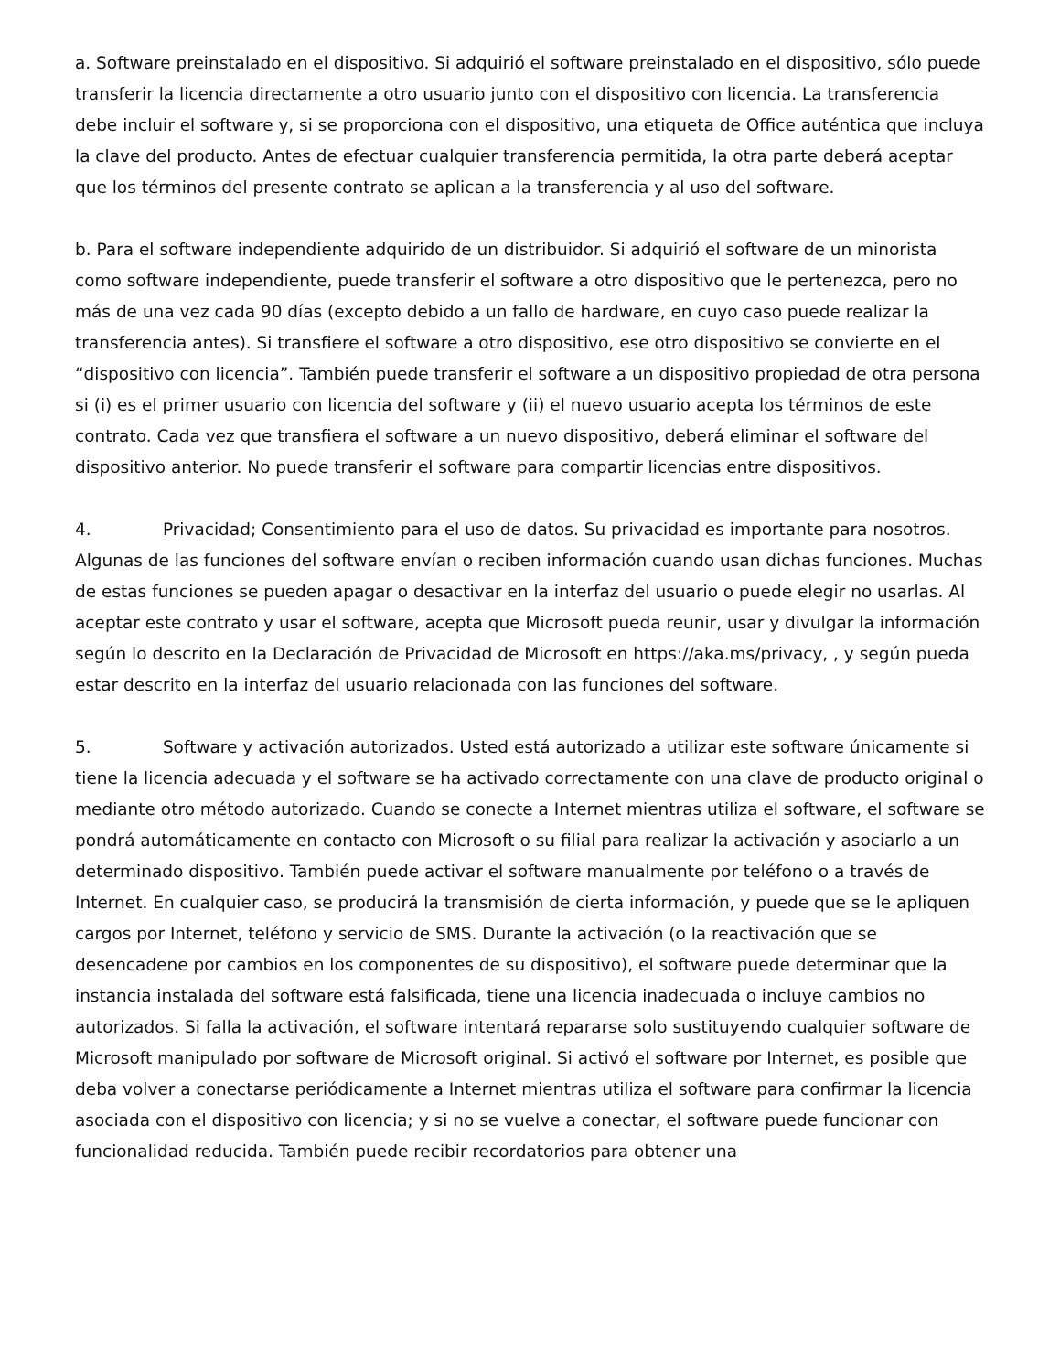a. Software preinstalado en el dispositivo. Si adquirió el software preinstalado en el dispositivo, sólo puede transferir la licencia directamente a otro usuario junto con el dispositivo con licencia. La transferencia debe incluir el software y, si se proporciona con el dispositivo, una etiqueta de Office auténtica que incluya la clave del producto. Antes de efectuar cualquier transferencia permitida, la otra parte deberá aceptar que los términos del presente contrato se aplican a la transferencia y al uso del software.
b. Para el software independiente adquirido de un distribuidor. Si adquirió el software de un minorista como software independiente, puede transferir el software a otro dispositivo que le pertenezca, pero no más de una vez cada 90 días (excepto debido a un fallo de hardware, en cuyo caso puede realizar la transferencia antes). Si transfiere el software a otro dispositivo, ese otro dispositivo se convierte en el “dispositivo con licencia”. También puede transferir el software a un dispositivo propiedad de otra persona si (i) es el primer usuario con licencia del software y (ii) el nuevo usuario acepta los términos de este contrato. Cada vez que transfiera el software a un nuevo dispositivo, deberá eliminar el software del dispositivo anterior. No puede transferir el software para compartir licencias entre dispositivos.
4. Privacidad; Consentimiento para el uso de datos. Su privacidad es importante para nosotros. Algunas de las funciones del software envían o reciben información cuando usan dichas funciones. Muchas de estas funciones se pueden apagar o desactivar en la interfaz del usuario o puede elegir no usarlas. Al aceptar este contrato y usar el software, acepta que Microsoft pueda reunir, usar y divulgar la información según lo descrito en la Declaración de Privacidad de Microsoft en https://aka.ms/privacy, , y según pueda estar descrito en la interfaz del usuario relacionada con las funciones del software.
5. Software y activación autorizados. Usted está autorizado a utilizar este software únicamente si tiene la licencia adecuada y el software se ha activado correctamente con una clave de producto original o mediante otro método autorizado. Cuando se conecte a Internet mientras utiliza el software, el software se pondrá automáticamente en contacto con Microsoft o su filial para realizar la activación y asociarlo a un determinado dispositivo. También puede activar el software manualmente por teléfono o a través de Internet. En cualquier caso, se producirá la transmisión de cierta información, y puede que se le apliquen cargos por Internet, teléfono y servicio de SMS. Durante la activación (o la reactivación que se desencadene por cambios en los componentes de su dispositivo), el software puede determinar que la instancia instalada del software está falsificada, tiene una licencia inadecuada o incluye cambios no autorizados. Si falla la activación, el software intentará repararse solo sustituyendo cualquier software de Microsoft manipulado por software de Microsoft original. Si activó el software por Internet, es posible que deba volver a conectarse periódicamente a Internet mientras utiliza el software para confirmar la licencia asociada con el dispositivo con licencia; y si no se vuelve a conectar, el software puede funcionar con funcionalidad reducida. También puede recibir recordatorios para obtener una